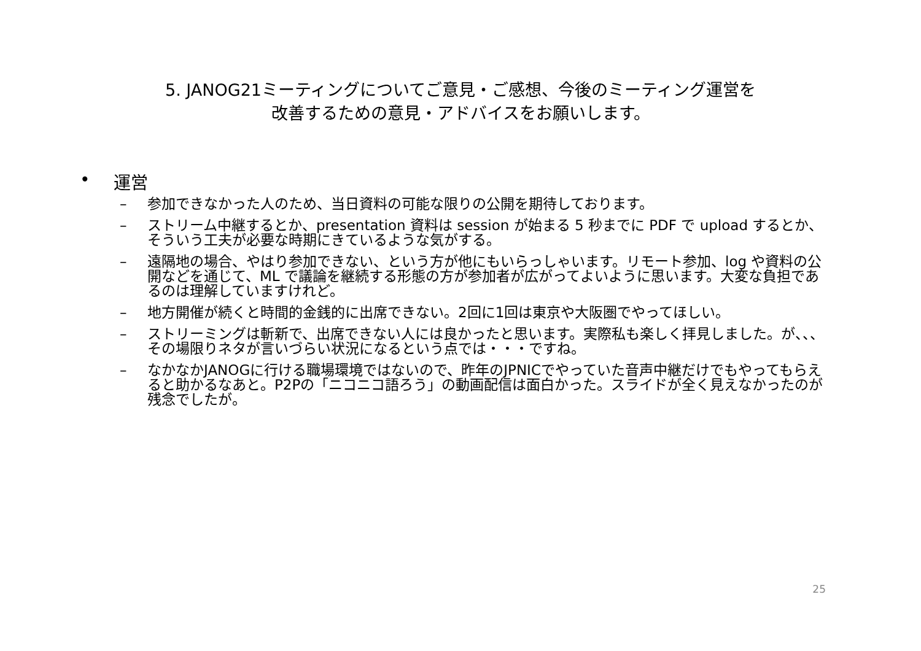5. JANOG21ミーティングについてご意見・ご感想、今後のミーティング運営を
改善するための意見・アドバイスをお願いします。
• 運営
– 参加できなかった人のため、当日資料の可能な限りの公開を期待しております。
– ストリーム中継するとか、presentation 資料は session が始まる 5 秒までに PDF で upload するとか、そういう工夫が必要な時期にきているような気がする。
– 遠隔地の場合、やはり参加できない、という方が他にもいらっしゃいます。リモート参加、log や資料の公開などを通じて、ML で議論を継続する形態の方が参加者が広がってよいように思います。大変な負担であるのは理解していますけれど。
– 地方開催が続くと時間的金銭的に出席できない。2回に1回は東京や大阪圏でやってほしい。
– ストリーミングは斬新で、出席できない人には良かったと思います。実際私も楽しく拝見しました。が、、、その場限りネタが言いづらい状況になるという点では・・・ですね。
– なかなかJANOGに行ける職場環境ではないので、昨年のJPNICでやっていた音声中継だけでもやってもらえると助かるなあと。P2Pの「ニコニコ語ろう」の動画配信は面白かった。スライドが全く見えなかったのが残念でしたが。
25